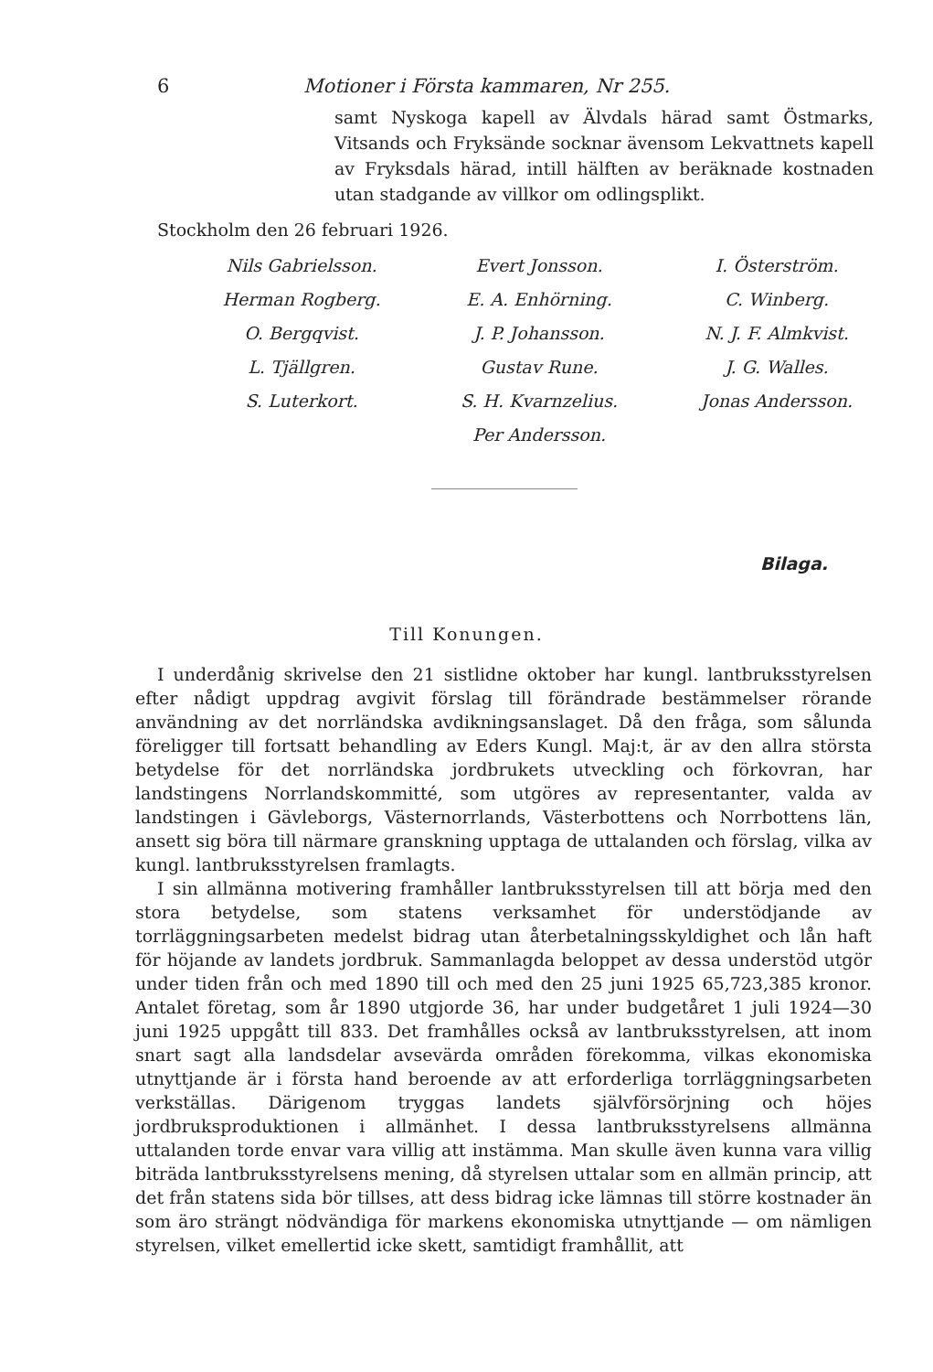6 Motioner i Första kammaren, Nr 255.
samt Nyskoga kapell av Älvdals härad samt Östmarks, Vitsands och Fryksände socknar ävensom Lekvattnets kapell av Fryksdals härad, intill hälften av beräknade kostnaden utan stadgande av villkor om odlingsplikt.
Stockholm den 26 februari 1926.
Nils Gabrielsson.
Herman Rogberg.
O. Bergqvist.
L. Tjällgren.
S. Luterkort.
Evert Jonsson.
E. A. Enhörning.
J. P. Johansson.
Gustav Rune.
S. H. Kvarnzelius.
Per Andersson.
I. Österström.
C. Winberg.
N. J. F. Almkvist.
J. G. Walles.
Jonas Andersson.
Bilaga.
Till Konungen.
I underdånig skrivelse den 21 sistlidne oktober har kungl. lantbruksstyrelsen efter nådigt uppdrag avgivit förslag till förändrade bestämmelser rörande användning av det norrländska avdikningsanslaget. Då den fråga, som sålunda föreligger till fortsatt behandling av Eders Kungl. Maj:t, är av den allra största betydelse för det norrländska jordbrukets utveckling och förkovran, har landstingens Norrlandskommitté, som utgöres av representanter, valda av landstingen i Gävleborgs, Västernorrlands, Västerbottens och Norrbottens län, ansett sig böra till närmare granskning upptaga de uttalanden och förslag, vilka av kungl. lantbruksstyrelsen framlagts.
I sin allmänna motivering framhåller lantbruksstyrelsen till att börja med den stora betydelse, som statens verksamhet för understödjande av torrläggningsarbeten medelst bidrag utan återbetalningsskyldighet och lån haft för höjande av landets jordbruk. Sammanlagda beloppet av dessa understöd utgör under tiden från och med 1890 till och med den 25 juni 1925 65,723,385 kronor. Antalet företag, som år 1890 utgjorde 36, har under budgetåret 1 juli 1924—30 juni 1925 uppgått till 833. Det framhålles också av lantbruksstyrelsen, att inom snart sagt alla landsdelar avsevärda områden förekomma, vilkas ekonomiska utnyttjande är i första hand beroende av att erforderliga torrläggningsarbeten verkställas. Därigenom tryggas landets självförsörjning och höjes jordbruksproduktionen i allmänhet. I dessa lantbruksstyrelsens allmänna uttalanden torde envar vara villig att instämma. Man skulle även kunna vara villig biträda lantbruksstyrelsens mening, då styrelsen uttalar som en allmän princip, att det från statens sida bör tillses, att dess bidrag icke lämnas till större kostnader än som äro strängt nödvändiga för markens ekonomiska utnyttjande — om nämligen styrelsen, vilket emellertid icke skett, samtidigt framhållit, att